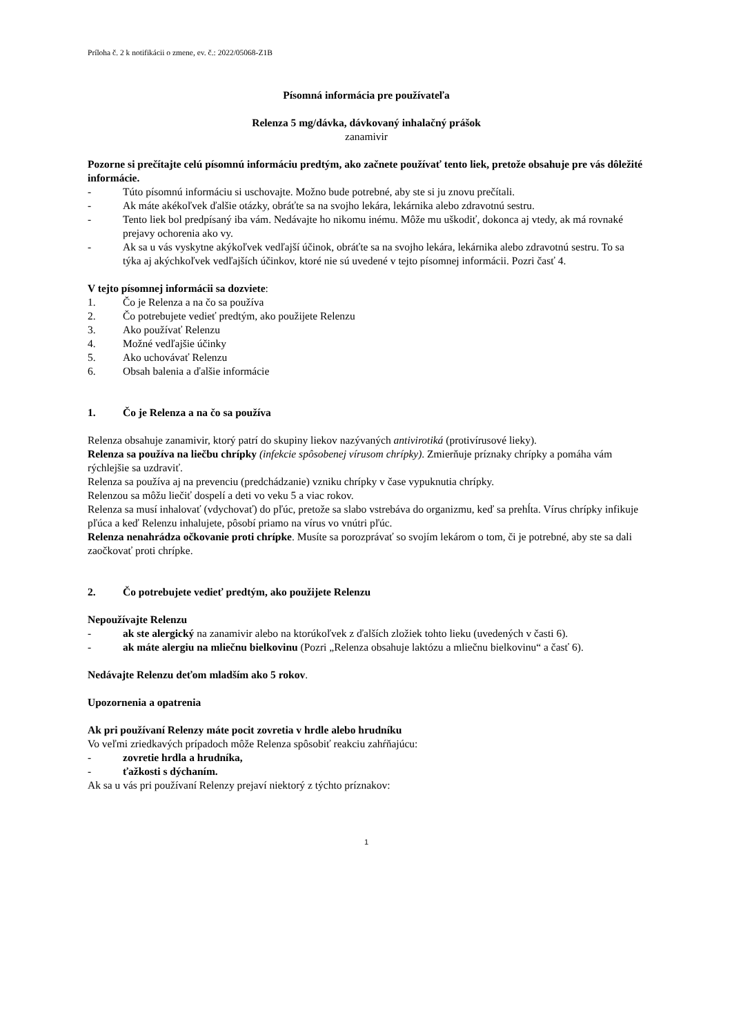Príloha č. 2 k notifikácii o zmene, ev. č.: 2022/05068-Z1B
Písomná informácia pre používateľa
Relenza 5 mg/dávka, dávkovaný inhalačný prášok
zanamivir
Pozorne si prečítajte celú písomnú informáciu predtým, ako začnete používať tento liek, pretože obsahuje pre vás dôležité informácie.
- Túto písomnú informáciu si uschovajte. Možno bude potrebné, aby ste si ju znovu prečítali.
- Ak máte akékoľvek ďalšie otázky, obráťte sa na svojho lekára, lekárnika alebo zdravotnú sestru.
- Tento liek bol predpísaný iba vám. Nedávajte ho nikomu inému. Môže mu uškodiť, dokonca aj vtedy, ak má rovnaké prejavy ochorenia ako vy.
- Ak sa u vás vyskytne akýkoľvek vedľajší účinok, obráťte sa na svojho lekára, lekárnika alebo zdravotnú sestru. To sa týka aj akýchkoľvek vedľajších účinkov, ktoré nie sú uvedené v tejto písomnej informácii. Pozri časť 4.
V tejto písomnej informácii sa dozviete:
1. Čo je Relenza a na čo sa používa
2. Čo potrebujete vedieť predtým, ako použijete Relenzu
3. Ako používať Relenzu
4. Možné vedľajšie účinky
5. Ako uchovávať Relenzu
6. Obsah balenia a ďalšie informácie
1. Čo je Relenza a na čo sa používa
Relenza obsahuje zanamivir, ktorý patrí do skupiny liekov nazývaných antivirotiká (protivírusové lieky).
Relenza sa používa na liečbu chrípky (infekcie spôsobenej vírusom chrípky). Zmierňuje príznaky chrípky a pomáha vám rýchlejšie sa uzdraviť.
Relenza sa používa aj na prevenciu (predchádzanie) vzniku chrípky v čase vypuknutia chrípky.
Relenzou sa môžu liečiť dospelí a deti vo veku 5 a viac rokov.
Relenza sa musí inhalovať (vdychovať) do pľúc, pretože sa slabo vstrebáva do organizmu, keď sa prehĺta. Vírus chrípky infikuje pľúca a keď Relenzu inhalujete, pôsobí priamo na vírus vo vnútri pľúc.
Relenza nenahrádza očkovanie proti chrípke. Musíte sa porozprávať so svojím lekárom o tom, či je potrebné, aby ste sa dali zaočkovať proti chrípke.
2. Čo potrebujete vedieť predtým, ako použijete Relenzu
Nepoužívajte Relenzu
- ak ste alergický na zanamivir alebo na ktorúkoľvek z ďalších zložiek tohto lieku (uvedených v časti 6).
- ak máte alergiu na mliečnu bielkovinu (Pozri „Relenza obsahuje laktózu a mliečnu bielkovinu“ a časť 6).
Nedávajte Relenzu deťom mladším ako 5 rokov.
Upozornenia a opatrenia
Ak pri používaní Relenzy máte pocit zovretia v hrdle alebo hrudníku
Vo veľmi zriedkavých prípadoch môže Relenza spôsobiť reakciu zahŕňajúcu:
- zovretie hrdla a hrudníka,
- ťažkosti s dýchaním.
Ak sa u vás pri používaní Relenzy prejaví niektorý z týchto príznakov:
1